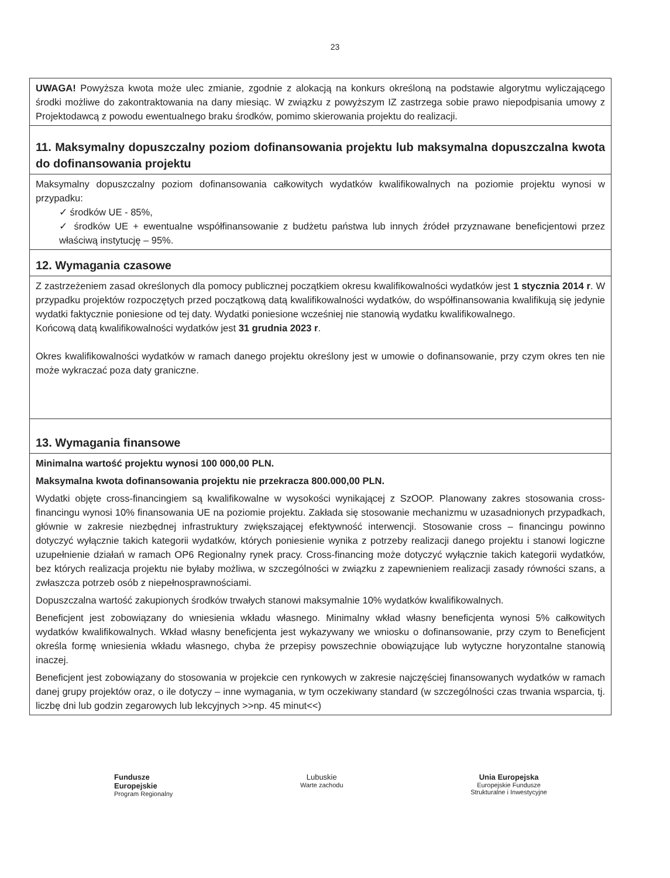23
| UWAGA! Powyższa kwota może ulec zmianie, zgodnie z alokacją na konkurs określoną na podstawie algorytmu wyliczającego środki możliwe do zakontraktowania na dany miesiąc. W związku z powyższym IZ zastrzega sobie prawo niepodpisania umowy z Projektodawcą z powodu ewentualnego braku środków, pomimo skierowania projektu do realizacji. |
| 11. Maksymalny dopuszczalny poziom dofinansowania projektu lub maksymalna dopuszczalna kwota do dofinansowania projektu |
| Maksymalny dopuszczalny poziom dofinansowania całkowitych wydatków kwalifikowalnych na poziomie projektu wynosi w przypadku: ✓ środków UE - 85%, ✓ środków UE + ewentualne współfinansowanie z budżetu państwa lub innych źródeł przyznawane beneficjentowi przez właściwą instytucję – 95%. |
| 12. Wymagania czasowe |
| Z zastrzeżeniem zasad określonych dla pomocy publicznej początkiem okresu kwalifikowalności wydatków jest 1 stycznia 2014 r . W przypadku projektów rozpoczętych przed początkową datą kwalifikowalności wydatków, do współfinansowania kwalifikują się jedynie wydatki faktycznie poniesione od tej daty. Wydatki poniesione wcześniej nie stanowią wydatku kwalifikowalnego. Końcową datą kwalifikowalności wydatków jest 31 grudnia 2023 r . Okres kwalifikowalności wydatków w ramach danego projektu określony jest w umowie o dofinansowanie, przy czym okres ten nie może wykraczać poza daty graniczne. |
| 13. Wymagania finansowe |
| Minimalna wartość projektu wynosi 100 000,00 PLN. Maksymalna kwota dofinansowania projektu nie przekracza 800.000,00 PLN. Wydatki objęte cross-financingiem są kwalifikowalne w wysokości wynikającej z SzOOP. Planowany zakres stosowania cross-financingu wynosi 10% finansowania UE na poziomie projektu. Zakłada się stosowanie mechanizmu w uzasadnionych przypadkach, głównie w zakresie niezbędnej infrastruktury zwiększającej efektywność interwencji. Stosowanie cross – financingu powinno dotyczyć wyłącznie takich kategorii wydatków, których poniesienie wynika z potrzeby realizacji danego projektu i stanowi logiczne uzupełnienie działań w ramach OP6 Regionalny rynek pracy. Cross-financing może dotyczyć wyłącznie takich kategorii wydatków, bez których realizacja projektu nie byłaby możliwa, w szczególności w związku z zapewnieniem realizacji zasady równości szans, a zwłaszcza potrzeb osób z niepełnosprawnościami. Dopuszczalna wartość zakupionych środków trwałych stanowi maksymalnie 10% wydatków kwalifikowalnych. Beneficjent jest zobowiązany do wniesienia wkładu własnego. Minimalny wkład własny beneficjenta wynosi 5% całkowitych wydatków kwalifikowalnych. Wkład własny beneficjenta jest wykazywany we wniosku o dofinansowanie, przy czym to Beneficjent określa formę wniesienia wkładu własnego, chyba że przepisy powszechnie obowiązujące lub wytyczne horyzontalne stanowią inaczej. Beneficjent jest zobowiązany do stosowania w projekcie cen rynkowych w zakresie najczęściej finansowanych wydatków w ramach danej grupy projektów oraz, o ile dotyczy – inne wymagania, w tym oczekiwany standard (w szczególności czas trwania wsparcia, tj. liczbę dni lub godzin zegarowych lub lekcyjnych >>np. 45 minut<<) |
Fundusze
Europejskie
Program Regionalny
Lubuskie
Warte zachodu
Unia Europejska
Europejskie Fundusze
Strukturalne i Inwestycyjne